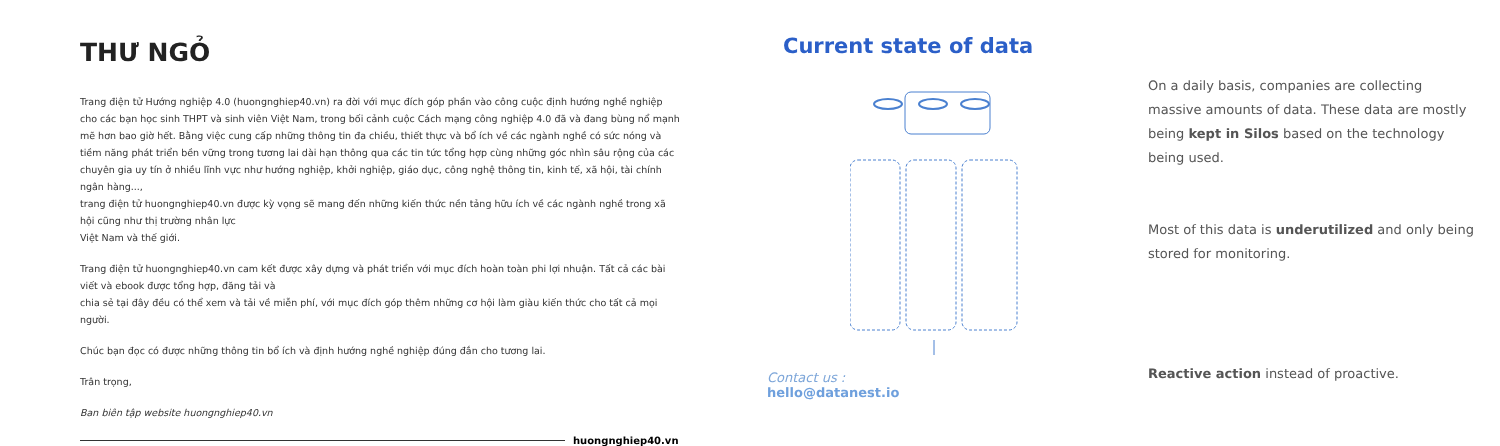THƯ NGỎ
Trang điện tử Hướng nghiệp 4.0 (huongnghiep40.vn) ra đời với mục đích góp phần vào công cuộc định hướng nghề nghiệp cho các bạn học sinh THPT và sinh viên Việt Nam, trong bối cảnh cuộc Cách mạng công nghiệp 4.0 đã và đang bùng nổ mạnh mẽ hơn bao giờ hết. Bằng việc cung cấp những thông tin đa chiều, thiết thực và bổ ích về các ngành nghề có sức nóng và tiềm năng phát triển bền vững trong tương lai dài hạn thông qua các tin tức tổng hợp cùng những góc nhìn sâu rộng của các chuyên gia uy tín ở nhiều lĩnh vực như hướng nghiệp, khởi nghiệp, giáo dục, công nghệ thông tin, kinh tế, xã hội, tài chính ngân hàng...,
trang điện tử huongnghiep40.vn được kỳ vọng sẽ mang đến những kiến thức nền tảng hữu ích về các ngành nghề trong xã hội cũng như thị trường nhân lực
Việt Nam và thế giới.
Trang điện tử huongnghiep40.vn cam kết được xây dựng và phát triển với mục đích hoàn toàn phi lợi nhuận. Tất cả các bài viết và ebook được tổng hợp, đăng tải và
chia sẻ tại đây đều có thể xem và tải về miễn phí, với mục đích góp thêm những cơ hội làm giàu kiến thức cho tất cả mọi người.
Chúc bạn đọc có được những thông tin bổ ích và định hướng nghề nghiệp đúng đắn cho tương lai.
Trân trọng,
Ban biên tập website huongnghiep40.vn
huongnghiep40.vn
Current state of data
On a daily basis, companies are collecting massive amounts of data. These data are mostly being kept in Silos based on the technology being used.
Most of this data is underutilized and only being stored for monitoring.
Reactive action instead of proactive.
Contact us :
hello@datanest.io